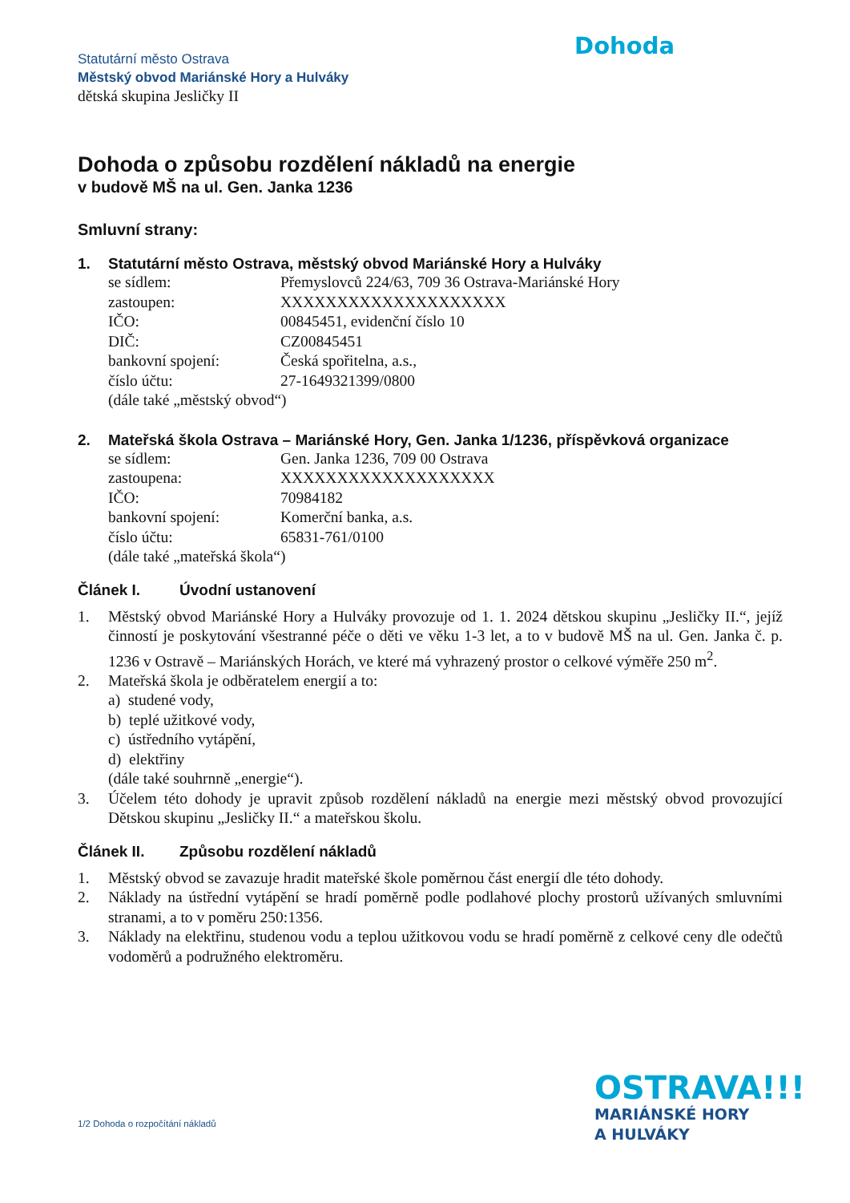Statutární město Ostrava
Městský obvod Mariánské Hory a Hulváky
dětská skupina Jesličky II
Dohoda
Dohoda o způsobu rozdělení nákladů na energie
v budově MŠ na ul. Gen. Janka 1236
Smluvní strany:
1. Statutární město Ostrava, městský obvod Mariánské Hory a Hulváky
se sídlem: Přemyslovců 224/63, 709 36 Ostrava-Mariánské Hory
zastoupen: XXXXXXXXXXXXXXXXXXXX
IČO: 00845451, evidenční číslo 10
DIČ: CZ00845451
bankovní spojení: Česká spořitelna, a.s.,
číslo účtu: 27-1649321399/0800
(dále také „městský obvod“)
2. Mateřská škola Ostrava – Mariánské Hory, Gen. Janka 1/1236, příspěvková organizace
se sídlem: Gen. Janka 1236, 709 00 Ostrava
zastoupena: XXXXXXXXXXXXXXXXXXX
IČO: 70984182
bankovní spojení: Komerční banka, a.s.
číslo účtu: 65831-761/0100
(dále také „mateřská škola“)
Článek I. Úvodní ustanovení
1. Městský obvod Mariánské Hory a Hulváky provozuje od 1. 1. 2024 dětskou skupinu „Jesličky II.“, jejíž činností je poskytování všestranné péče o děti ve věku 1-3 let, a to v budově MŠ na ul. Gen. Janka č. p. 1236 v Ostravě – Mariánských Horách, ve které má vyhrazený prostor o celkové výměře 250 m<sup>2</sup>.
2. Mateřská škola je odběratelem energií a to:
a) studené vody,
b) teplé užitkové vody,
c) ústředního vytápění,
d) elektřiny
(dále také souhrnně „energie“).
3. Účelem této dohody je upravit způsob rozdělení nákladů na energie mezi městský obvod provozující Dětskou skupinu „Jesličky II.“ a mateřskou školu.
Článek II. Způsobu rozdělení nákladů
1. Městský obvod se zavazuje hradit mateřské škole poměrnou část energií dle této dohody.
2. Náklady na ústřední vytápění se hradí poměrně podle podlahové plochy prostorů užívaných smluvními stranami, a to v poměru 250:1356.
3. Náklady na elektřinu, studenou vodu a teplou užitkovou vodu se hradí poměrně z celkové ceny dle odečtů vodoměrů a podružného elektroměru.
1/2 Dohoda o rozpočítání nákladů
OSTRAVA!!!
MARIÁNSKÉ HORY
A HULVÁKY